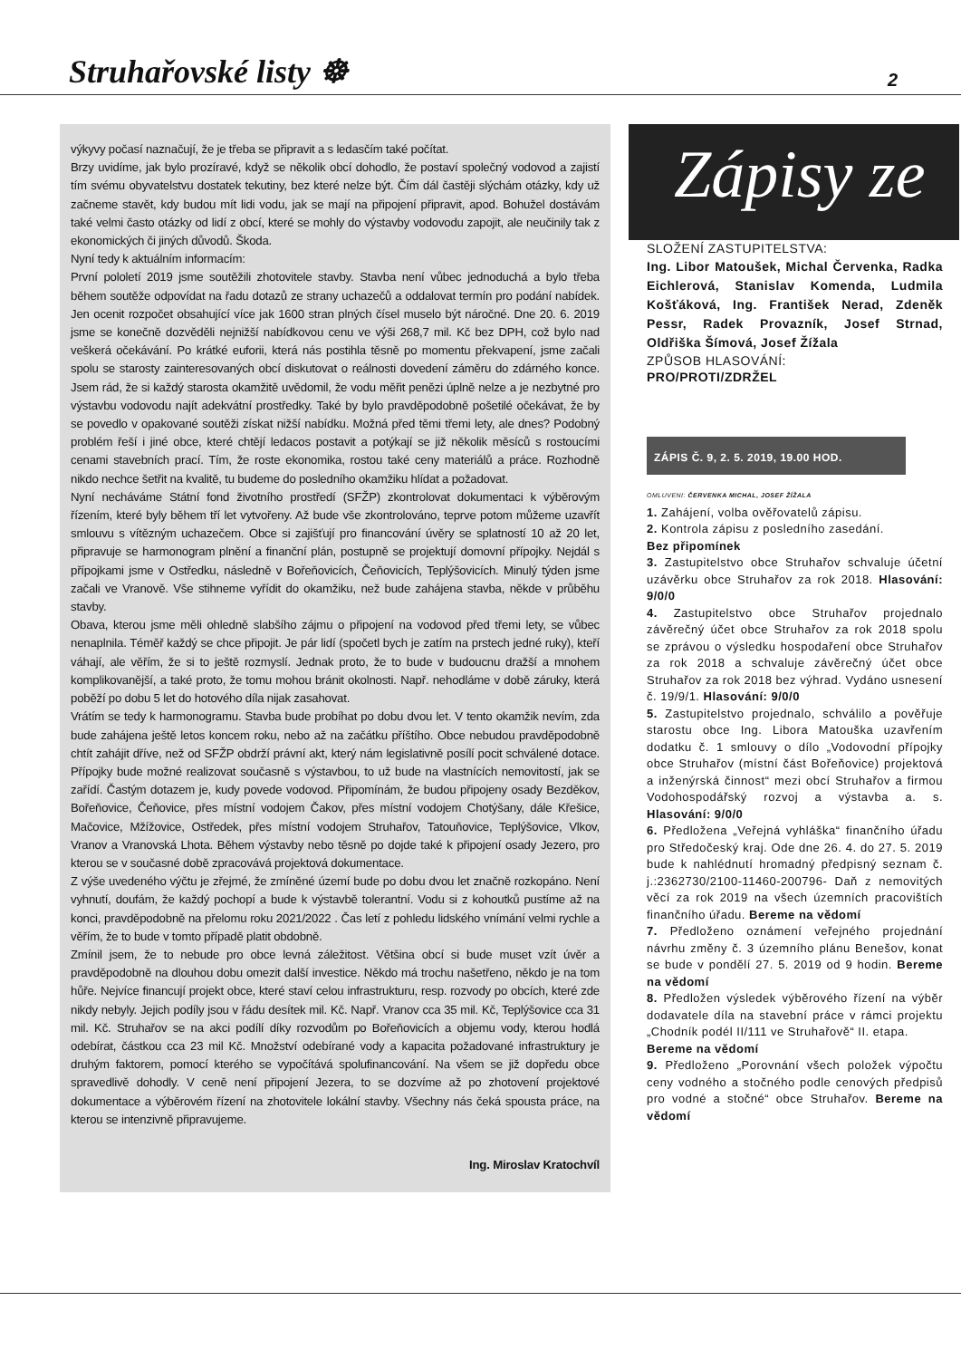Struhařovské listy ☸ 2
výkyvy počasí naznačují, že je třeba se připravit a s ledasčím také počítat.
Brzy uvidíme, jak bylo prozíravé, když se několik obcí dohodlo, že postaví společný vodovod a zajistí tím svému obyvatelstvu dostatek tekutiny, bez které nelze být. Čím dál častěji slýchám otázky, kdy už začneme stavět, kdy budou mít lidi vodu, jak se mají na připojení připravit, apod. Bohužel dostávám také velmi často otázky od lidí z obcí, které se mohly do výstavby vodovodu zapojit, ale neučinily tak z ekonomických či jiných důvodů. Škoda.
Nyní tedy k aktuálním informacím:
První pololetí 2019 jsme soutěžili zhotovitele stavby. Stavba není vůbec jednoduchá a bylo třeba během soutěže odpovídat na řadu dotazů ze strany uchazečů a oddalovat termín pro podání nabídek. Jen ocenit rozpočet obsahující více jak 1600 stran plných čísel muselo být náročné. Dne 20. 6. 2019 jsme se konečně dozvěděli nejnižší nabídkovou cenu ve výši 268,7 mil. Kč bez DPH, což bylo nad veškerá očekávání. Po krátké euforii, která nás postihla těsně po momentu překvapení, jsme začali spolu se starosty zainteresovaných obcí diskutovat o reálnosti dovedení záměru do zdárného konce. Jsem rád, že si každý starosta okamžitě uvědomil, že vodu měřit penězi úplně nelze a je nezbytné pro výstavbu vodovodu najít adekvátní prostředky. Také by bylo pravděpodobně pošetilé očekávat, že by se povedlo v opakované soutěži získat nižší nabídku. Možná před těmi třemi lety, ale dnes? Podobný problém řeší i jiné obce, které chtějí ledacos postavit a potýkají se již několik měsíců s rostoucími cenami stavebních prací. Tím, že roste ekonomika, rostou také ceny materiálů a práce. Rozhodně nikdo nechce šetřit na kvalitě, tu budeme do posledního okamžiku hlídat a požadovat.
Nyní necháváme Státní fond životního prostředí (SFŽP) zkontrolovat dokumentaci k výběrovým řízením, které byly během tří let vytvořeny. Až bude vše zkontrolováno, teprve potom můžeme uzavřít smlouvu s vítězným uchazečem. Obce si zajišťují pro financování úvěry se splatností 10 až 20 let, připravuje se harmonogram plnění a finanční plán, postupně se projektují domovní přípojky. Nejdál s přípojkami jsme v Ostředku, následně v Bořeňovicích, Čeňovicích, Teplýšovicích. Minulý týden jsme začali ve Vranově. Vše stihneme vyřídit do okamžiku, než bude zahájena stavba, někde v průběhu stavby.
Obava, kterou jsme měli ohledně slabšího zájmu o připojení na vodovod před třemi lety, se vůbec nenaplnila. Téměř každý se chce připojit. Je pár lidí (spočetl bych je zatím na prstech jedné ruky), kteří váhají, ale věřím, že si to ještě rozmyslí. Jednak proto, že to bude v budoucnu dražší a mnohem komplikovanější, a také proto, že tomu mohou bránit okolnosti. Např. nehodláme v době záruky, která poběží po dobu 5 let do hotového díla nijak zasahovat.
Vrátím se tedy k harmonogramu. Stavba bude probíhat po dobu dvou let. V tento okamžik nevím, zda bude zahájena ještě letos koncem roku, nebo až na začátku příštího. Obce nebudou pravděpodobně chtít zahájit dříve, než od SFŽP obdrží právní akt, který nám legislativně posílí pocit schválené dotace. Přípojky bude možné realizovat současně s výstavbou, to už bude na vlastnících nemovitostí, jak se zařídí. Častým dotazem je, kudy povede vodovod. Připomínám, že budou připojeny osady Bezděkov, Bořeňovice, Čeňovice, přes místní vodojem Čakov, přes místní vodojem Chotýšany, dále Křešice, Mačovice, Mžížovice, Ostředek, přes místní vodojem Struhařov, Tatouňovice, Teplýšovice, Vlkov, Vranov a Vranovská Lhota. Během výstavby nebo těsně po dojde také k připojení osady Jezero, pro kterou se v současné době zpracovává projektová dokumentace.
Z výše uvedeného výčtu je zřejmé, že zmíněné území bude po dobu dvou let značně rozkopáno. Není vyhnutí, doufám, že každý pochopí a bude k výstavbě tolerantní. Vodu si z kohoutků pustíme až na konci, pravděpodobně na přelomu roku 2021/2022 . Čas letí z pohledu lidského vnímání velmi rychle a věřím, že to bude v tomto případě platit obdobně.
Zmínil jsem, že to nebude pro obce levná záležitost. Většina obcí si bude muset vzít úvěr a pravděpodobně na dlouhou dobu omezit další investice. Někdo má trochu našetřeno, někdo je na tom hůře. Nejvíce financují projekt obce, které staví celou infrastrukturu, resp. rozvody po obcích, které zde nikdy nebyly. Jejich podíly jsou v řádu desítek mil. Kč. Např. Vranov cca 35 mil. Kč, Teplýšovice cca 31 mil. Kč. Struhařov se na akci podílí díky rozvodům po Bořeňovicích a objemu vody, kterou hodlá odebírat, částkou cca 23 mil Kč. Množství odebírané vody a kapacita požadované infrastruktury je druhým faktorem, pomocí kterého se vypočítává spolufinancování. Na všem se již dopředu obce spravedlivě dohodly. V ceně není připojení Jezera, to se dozvíme až po zhotovení projektové dokumentace a výběrovém řízení na zhotovitele lokální stavby. Všechny nás čeká spousta práce, na kterou se intenzivně připravujeme.
Ing. Miroslav Kratochvíl
Zápisy ze
SLOŽENÍ ZASTUPITELSTVA:
Ing. Libor Matoušek, Michal Červenka, Radka Eichlerová, Stanislav Komenda, Ludmila Košťáková, Ing. František Nerad, Zdeněk Pessr, Radek Provazník, Josef Strnad, Oldřiška Šímová, Josef Žížala
ZPŮSOB HLASOVÁNÍ:
PRO/PROTI/ZDRŽEL
ZÁPIS Č. 9, 2. 5. 2019, 19.00 HOD.
OMLUVENI: ČERVENKA MICHAL, JOSEF ŽÍŽALA
1. Zahájení, volba ověřovatelů zápisu.
2. Kontrola zápisu z posledního zasedání.
Bez připomínek
3. Zastupitelstvo obce Struhařov schvaluje účetní uzávěrku obce Struhařov za rok 2018. Hlasování: 9/0/0
4. Zastupitelstvo obce Struhařov projednalo závěrečný účet obce Struhařov za rok 2018 spolu se zprávou o výsledku hospodaření obce Struhařov za rok 2018 a schvaluje závěrečný účet obce Struhařov za rok 2018 bez výhrad. Vydáno usnesení č. 19/9/1. Hlasování: 9/0/0
5. Zastupitelstvo projednalo, schválilo a pověřuje starostu obce Ing. Libora Matouška uzavřením dodatku č. 1 smlouvy o dílo „Vodovodní přípojky obce Struhařov (místní část Bořeňovice) projektová a inženýrská činnost“ mezi obcí Struhařov a firmou Vodohospodářský rozvoj a výstavba a. s. Hlasování: 9/0/0
6. Předložena „Veřejná vyhláška“ finančního úřadu pro Středočeský kraj. Ode dne 26. 4. do 27. 5. 2019 bude k nahlédnutí hromadný předpisný seznam č. j.:2362730/2100-11460-200796- Daň z nemovitých věcí za rok 2019 na všech územních pracovištích finančního úřadu. Bereme na vědomí
7. Předloženo oznámení veřejného projednání návrhu změny č. 3 územního plánu Benešov, konat se bude v pondělí 27. 5. 2019 od 9 hodin. Bereme na vědomí
8. Předložen výsledek výběrového řízení na výběr dodavatele díla na stavební práce v rámci projektu „Chodník podél II/111 ve Struhařově“ II. etapa.
Bereme na vědomí
9. Předloženo „Porovnání všech položek výpočtu ceny vodného a stočného podle cenových předpisů pro vodné a stočné“ obce Struhařov. Bereme na vědomí